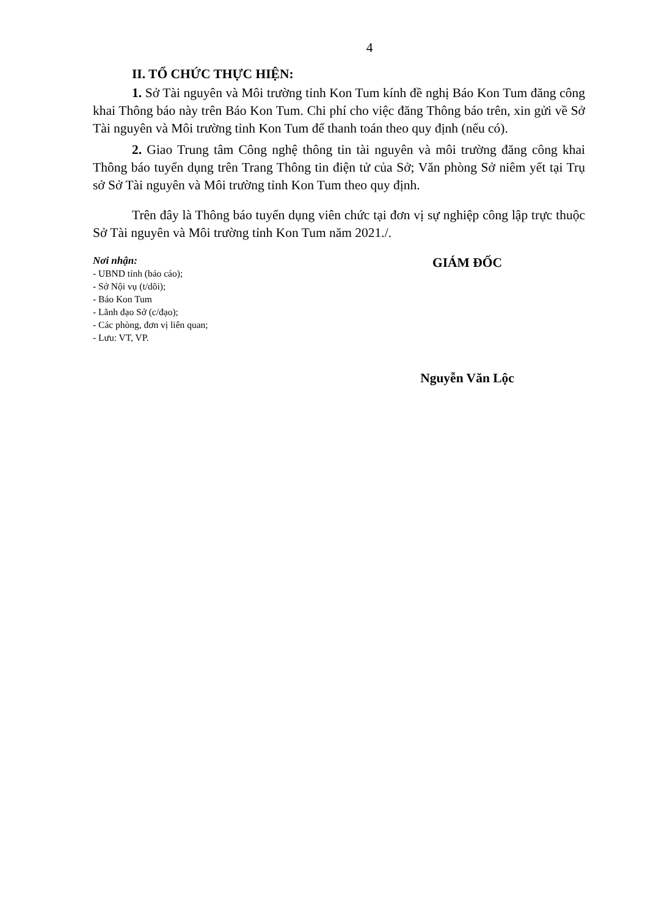4
II. TỔ CHỨC THỰC HIỆN:
1. Sở Tài nguyên và Môi trường tỉnh Kon Tum kính đề nghị Báo Kon Tum đăng công khai Thông báo này trên Báo Kon Tum. Chi phí cho việc đăng Thông báo trên, xin gửi về Sở Tài nguyên và Môi trường tỉnh Kon Tum để thanh toán theo quy định (nếu có).
2. Giao Trung tâm Công nghệ thông tin tài nguyên và môi trường đăng công khai Thông báo tuyển dụng trên Trang Thông tin điện tử của Sở; Văn phòng Sở niêm yết tại Trụ sở Sở Tài nguyên và Môi trường tỉnh Kon Tum theo quy định.
Trên đây là Thông báo tuyển dụng viên chức tại đơn vị sự nghiệp công lập trực thuộc Sở Tài nguyên và Môi trường tỉnh Kon Tum năm 2021./.
Nơi nhận:
- UBND tỉnh (báo cáo);
- Sở Nội vụ (t/dõi);
- Báo Kon Tum
- Lãnh đạo Sở (c/đạo);
- Các phòng, đơn vị liên quan;
- Lưu: VT, VP.
GIÁM ĐỐC
Nguyễn Văn Lộc